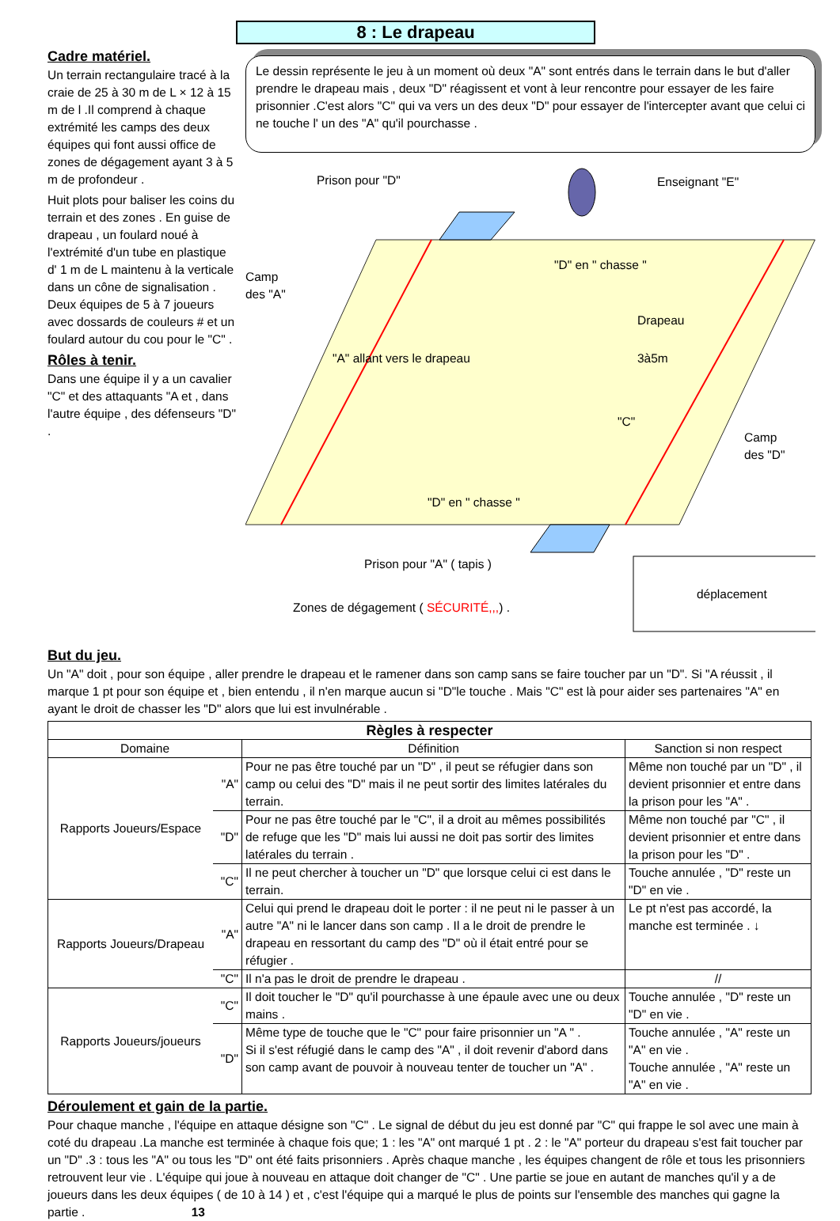8 : Le drapeau
Cadre matériel.
Un terrain rectangulaire tracé à la craie de 25 à 30 m de L × 12 à 15 m de l .Il comprend à chaque extrémité les camps des deux équipes qui font aussi office de zones de dégagement ayant 3 à 5 m de profondeur .
Huit plots pour baliser les coins du terrain et des zones . En guise de drapeau , un foulard noué à l'extrémité d'un tube en plastique d' 1 m de L maintenu à la verticale dans un cône de signalisation . Deux équipes de 5 à 7 joueurs avec dossards de couleurs # et un foulard autour du cou pour le "C" .
Rôles à tenir.
Dans une équipe il y a un cavalier "C" et des attaquants "A et , dans l'autre équipe , des défenseurs "D" .
Le dessin représente le jeu à un moment où deux "A" sont entrés dans le terrain dans le but d'aller prendre le drapeau mais , deux "D" réagissent et vont à leur rencontre pour essayer de les faire prisonnier .C'est alors "C" qui va vers un des deux "D" pour essayer de l'intercepter avant que celui ci ne touche l' un des "A" qu'il pourchasse .
Prison pour "D"
Enseignant "E"
Camp
des "A"
"D" en " chasse "
Drapeau
"A" allant vers le drapeau
3à5m
"C"
Camp
des "D"
"D" en " chasse "
Prison pour "A" ( tapis )
Zones de dégagement ( SÉCURITÉ,,,) .
déplacement
But du jeu.
Un "A" doit , pour son équipe , aller prendre le drapeau et le ramener dans son camp sans se faire toucher par un "D". Si "A réussit , il marque 1 pt pour son équipe et , bien entendu , il n'en marque aucun si "D"le touche . Mais "C" est là pour aider ses partenaires "A" en ayant le droit de chasser les "D" alors que lui est invulnérable .
| Règles à respecter | | | |
| --- | --- | --- | --- |
| Domaine | | Définition | Sanction si non respect |
| Rapports Joueurs/Espace | "A" | Pour ne pas être touché par un "D" , il peut se réfugier dans son camp ou celui des "D" mais il ne peut sortir des limites latérales du terrain. | Même non touché par un "D" , il devient prisonnier et entre dans la prison pour les "A" . |
| | "D" | Pour ne pas être touché par le "C", il a droit au mêmes possibilités de refuge que les "D" mais lui aussi ne doit pas sortir des limites latérales du terrain . | Même non touché par "C" , il devient prisonnier et entre dans la prison pour les "D" . |
| | "C" | Il ne peut chercher à toucher un "D" que lorsque celui ci est dans le terrain. | Touche annulée , "D" reste un "D" en vie . |
| Rapports Joueurs/Drapeau | "A" | Celui qui prend le drapeau doit le porter : il ne peut ni le passer à un autre "A" ni le lancer dans son camp . Il a le droit de prendre le drapeau en ressortant du camp des "D" où il était entré pour se réfugier . | Le pt n'est pas accordé, la manche est terminée . ↓ |
| | "C" | Il n'a pas le droit de prendre le drapeau . | // |
| Rapports Joueurs/joueurs | "C" | Il doit toucher le "D" qu'il pourchasse à une épaule avec une ou deux mains . | Touche annulée , "D" reste un "D" en vie . |
| | "D" | Même type de touche que le "C" pour faire prisonnier un "A " . Si il s'est réfugié dans le camp des "A" , il doit revenir d'abord dans son camp avant de pouvoir à nouveau tenter de toucher un "A" . | Touche annulée , "A" reste un "A" en vie . Touche annulée , "A" reste un "A" en vie . |
Déroulement et gain de la partie.
Pour chaque manche , l'équipe en attaque désigne son "C" . Le signal de début du jeu est donné par "C" qui frappe le sol avec une main à coté du drapeau .La manche est terminée à chaque fois que; 1 : les "A" ont marqué 1 pt . 2 : le "A" porteur du drapeau s'est fait toucher par un "D" .3 : tous les "A" ou tous les "D" ont été faits prisonniers . Après chaque manche , les équipes changent de rôle et tous les prisonniers retrouvent leur vie . L'équipe qui joue à nouveau en attaque doit changer de "C" . Une partie se joue en autant de manches qu'il y a de joueurs dans les deux équipes ( de 10 à 14 ) et , c'est l'équipe qui a marqué le plus de points sur l'ensemble des manches qui gagne la partie . 13